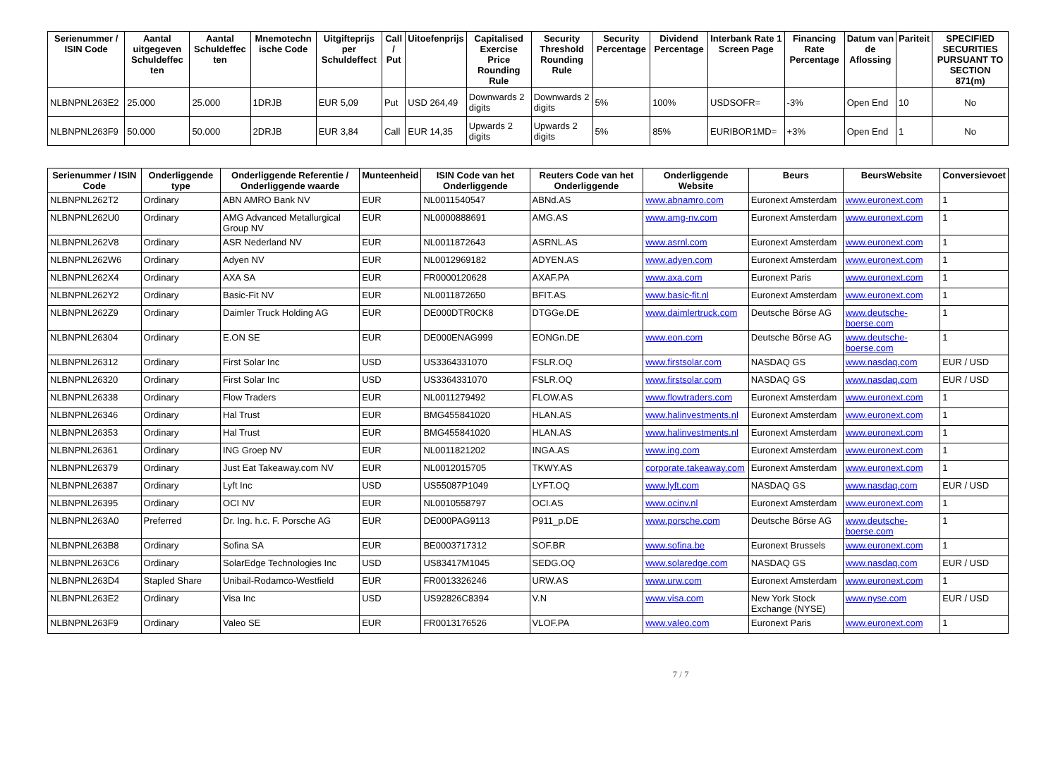| Serienummer / ISIN Code | Aantal uitgegeven Schuldeffec ten | Aantal Schuldeffec ten | Mnemotechn ische Code | Uitgifteprijs per Schuldeffect | Call / Put | Uitoefenprijs | Capitalised Exercise Price Rounding Rule | Security Threshold Rounding Rule | Security Percentage | Dividend Percentage | Interbank Rate 1 Screen Page | Financing Rate Percentage | Datum van de Aflossing | Pariteit | SPECIFIED SECURITIES PURSUANT TO SECTION 871(m) |
| --- | --- | --- | --- | --- | --- | --- | --- | --- | --- | --- | --- | --- | --- | --- | --- |
| NLBNPNL263E2 | 25.000 | 25.000 | 1DRJB | EUR 5,09 | Put | USD 264,49 | Downwards 2 digits | Downwards 2 digits | 5% | 100% | USDSOFR= | -3% | Open End | 10 | No |
| NLBNPNL263F9 | 50.000 | 50.000 | 2DRJB | EUR 3,84 | Call | EUR 14,35 | Upwards 2 digits | Upwards 2 digits | 5% | 85% | EURIBOR1MD= | +3% | Open End | 1 | No |
| Serienummer / ISIN Code | Onderliggende type | Onderliggende Referentie / Onderliggende waarde | Munteenheid | ISIN Code van het Onderliggende | Reuters Code van het Onderliggende | Onderliggende Website | Beurs | BeursWebsite | Conversievoet |
| --- | --- | --- | --- | --- | --- | --- | --- | --- | --- |
| NLBNPNL262T2 | Ordinary | ABN AMRO Bank NV | EUR | NL0011540547 | ABNd.AS | www.abnamro.com | Euronext Amsterdam | www.euronext.com | 1 |
| NLBNPNL262U0 | Ordinary | AMG Advanced Metallurgical Group NV | EUR | NL0000888691 | AMG.AS | www.amg-nv.com | Euronext Amsterdam | www.euronext.com | 1 |
| NLBNPNL262V8 | Ordinary | ASR Nederland NV | EUR | NL0011872643 | ASRNL.AS | www.asrnl.com | Euronext Amsterdam | www.euronext.com | 1 |
| NLBNPNL262W6 | Ordinary | Adyen NV | EUR | NL0012969182 | ADYEN.AS | www.adyen.com | Euronext Amsterdam | www.euronext.com | 1 |
| NLBNPNL262X4 | Ordinary | AXA SA | EUR | FR0000120628 | AXAF.PA | www.axa.com | Euronext Paris | www.euronext.com | 1 |
| NLBNPNL262Y2 | Ordinary | Basic-Fit NV | EUR | NL0011872650 | BFIT.AS | www.basic-fit.nl | Euronext Amsterdam | www.euronext.com | 1 |
| NLBNPNL262Z9 | Ordinary | Daimler Truck Holding AG | EUR | DE000DTR0CK8 | DTGGe.DE | www.daimlertruck.com | Deutsche Börse AG | www.deutsche-boerse.com | 1 |
| NLBNPNL26304 | Ordinary | E.ON SE | EUR | DE000ENAG999 | EONGn.DE | www.eon.com | Deutsche Börse AG | www.deutsche-boerse.com | 1 |
| NLBNPNL26312 | Ordinary | First Solar Inc | USD | US3364331070 | FSLR.OQ | www.firstsolar.com | NASDAQ GS | www.nasdaq.com | EUR / USD |
| NLBNPNL26320 | Ordinary | First Solar Inc | USD | US3364331070 | FSLR.OQ | www.firstsolar.com | NASDAQ GS | www.nasdaq.com | EUR / USD |
| NLBNPNL26338 | Ordinary | Flow Traders | EUR | NL0011279492 | FLOW.AS | www.flowtraders.com | Euronext Amsterdam | www.euronext.com | 1 |
| NLBNPNL26346 | Ordinary | Hal Trust | EUR | BMG455841020 | HLAN.AS | www.halinvestments.nl | Euronext Amsterdam | www.euronext.com | 1 |
| NLBNPNL26353 | Ordinary | Hal Trust | EUR | BMG455841020 | HLAN.AS | www.halinvestments.nl | Euronext Amsterdam | www.euronext.com | 1 |
| NLBNPNL26361 | Ordinary | ING Groep NV | EUR | NL0011821202 | INGA.AS | www.ing.com | Euronext Amsterdam | www.euronext.com | 1 |
| NLBNPNL26379 | Ordinary | Just Eat Takeaway.com NV | EUR | NL0012015705 | TKWY.AS | corporate.takeaway.com | Euronext Amsterdam | www.euronext.com | 1 |
| NLBNPNL26387 | Ordinary | Lyft Inc | USD | US55087P1049 | LYFT.OQ | www.lyft.com | NASDAQ GS | www.nasdaq.com | EUR / USD |
| NLBNPNL26395 | Ordinary | OCI NV | EUR | NL0010558797 | OCI.AS | www.ocinv.nl | Euronext Amsterdam | www.euronext.com | 1 |
| NLBNPNL263A0 | Preferred | Dr. Ing. h.c. F. Porsche AG | EUR | DE000PAG9113 | P911_p.DE | www.porsche.com | Deutsche Börse AG | www.deutsche-boerse.com | 1 |
| NLBNPNL263B8 | Ordinary | Sofina SA | EUR | BE0003717312 | SOF.BR | www.sofina.be | Euronext Brussels | www.euronext.com | 1 |
| NLBNPNL263C6 | Ordinary | SolarEdge Technologies Inc | USD | US83417M1045 | SEDG.OQ | www.solaredge.com | NASDAQ GS | www.nasdaq.com | EUR / USD |
| NLBNPNL263D4 | Stapled Share | Unibail-Rodamco-Westfield | EUR | FR0013326246 | URW.AS | www.urw.com | Euronext Amsterdam | www.euronext.com | 1 |
| NLBNPNL263E2 | Ordinary | Visa Inc | USD | US92826C8394 | V.N | www.visa.com | New York Stock Exchange (NYSE) | www.nyse.com | EUR / USD |
| NLBNPNL263F9 | Ordinary | Valeo SE | EUR | FR0013176526 | VLOF.PA | www.valeo.com | Euronext Paris | www.euronext.com | 1 |
7 / 7